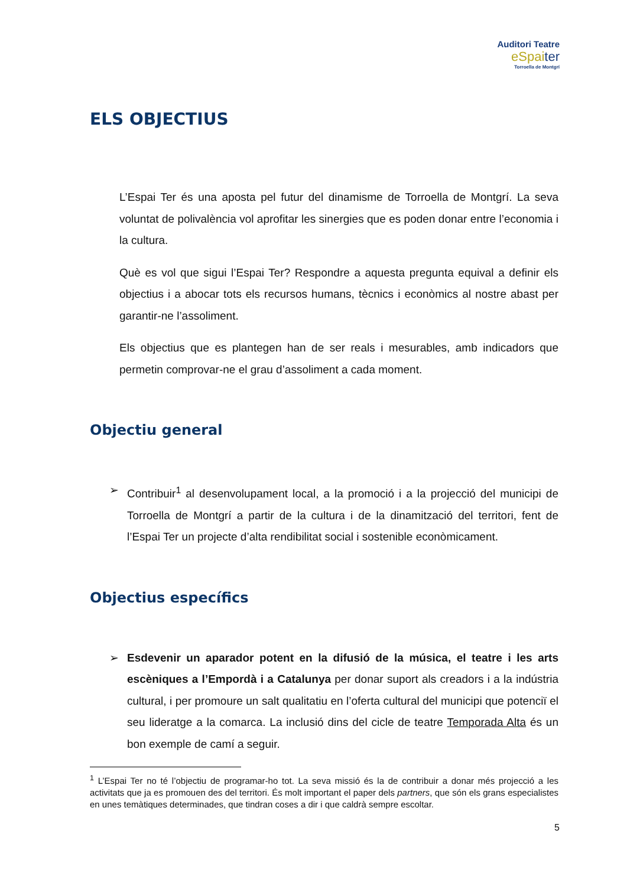Auditori Teatre
eSpaiter
Torroella de Montgrí
ELS OBJECTIUS
L’Espai Ter és una aposta pel futur del dinamisme de Torroella de Montgrí. La seva voluntat de polivalència vol aprofitar les sinergies que es poden donar entre l’economia i la cultura.
Què es vol que sigui l’Espai Ter? Respondre a aquesta pregunta equival a definir els objectius i a abocar tots els recursos humans, tècnics i econòmics al nostre abast per garantir-ne l’assoliment.
Els objectius que es plantegen han de ser reals i mesurables, amb indicadors que permetin comprovar-ne el grau d’assoliment a cada moment.
Objectiu general
➢ Contribuir<sup>1</sup> al desenvolupament local, a la promoció i a la projecció del municipi de Torroella de Montgrí a partir de la cultura i de la dinamització del territori, fent de l’Espai Ter un projecte d’alta rendibilitat social i sostenible econòmicament.
Objectius específics
➢ Esdevenir un aparador potent en la difusió de la música, el teatre i les arts escèniques a l’Empordà i a Catalunya per donar suport als creadors i a la indústria cultural, i per promoure un salt qualitatiu en l’oferta cultural del municipi que potenciï el seu lideratge a la comarca. La inclusió dins del cicle de teatre Temporada Alta és un bon exemple de camí a seguir.
<sup>1</sup> L’Espai Ter no té l’objectiu de programar-ho tot. La seva missió és la de contribuir a donar més projecció a les activitats que ja es promouen des del territori. És molt important el paper dels partners, que són els grans especialistes en unes temàtiques determinades, que tindran coses a dir i que caldrà sempre escoltar.
5